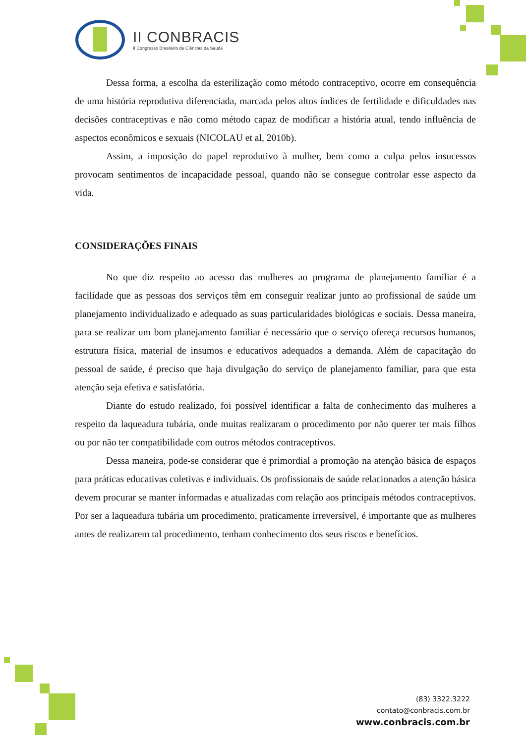II CONBRACIS
II Congresso Brasileiro de Ciências da Saúde
Dessa forma, a escolha da esterilização como método contraceptivo, ocorre em consequência de uma história reprodutiva diferenciada, marcada pelos altos índices de fertilidade e dificuldades nas decisões contraceptivas e não como método capaz de modificar a história atual, tendo influência de aspectos econômicos e sexuais (NICOLAU et al, 2010b).
Assim, a imposição do papel reprodutivo à mulher, bem como a culpa pelos insucessos provocam sentimentos de incapacidade pessoal, quando não se consegue controlar esse aspecto da vida.
CONSIDERAÇÕES FINAIS
No que diz respeito ao acesso das mulheres ao programa de planejamento familiar é a facilidade que as pessoas dos serviços têm em conseguir realizar junto ao profissional de saúde um planejamento individualizado e adequado as suas particularidades biológicas e sociais. Dessa maneira, para se realizar um bom planejamento familiar é necessário que o serviço ofereça recursos humanos, estrutura física, material de insumos e educativos adequados a demanda. Além de capacitação do pessoal de saúde, é preciso que haja divulgação do serviço de planejamento familiar, para que esta atenção seja efetiva e satisfatória.
Diante do estudo realizado, foi possível identificar a falta de conhecimento das mulheres a respeito da laqueadura tubária, onde muitas realizaram o procedimento por não querer ter mais filhos ou por não ter compatibilidade com outros métodos contraceptivos.
Dessa maneira, pode-se considerar que é primordial a promoção na atenção básica de espaços para práticas educativas coletivas e individuais. Os profissionais de saúde relacionados a atenção básica devem procurar se manter informadas e atualizadas com relação aos principais métodos contraceptivos. Por ser a laqueadura tubária um procedimento, praticamente irreversível, é importante que as mulheres antes de realizarem tal procedimento, tenham conhecimento dos seus riscos e benefícios.
(83) 3322.3222
contato@conbracis.com.br
www.conbracis.com.br